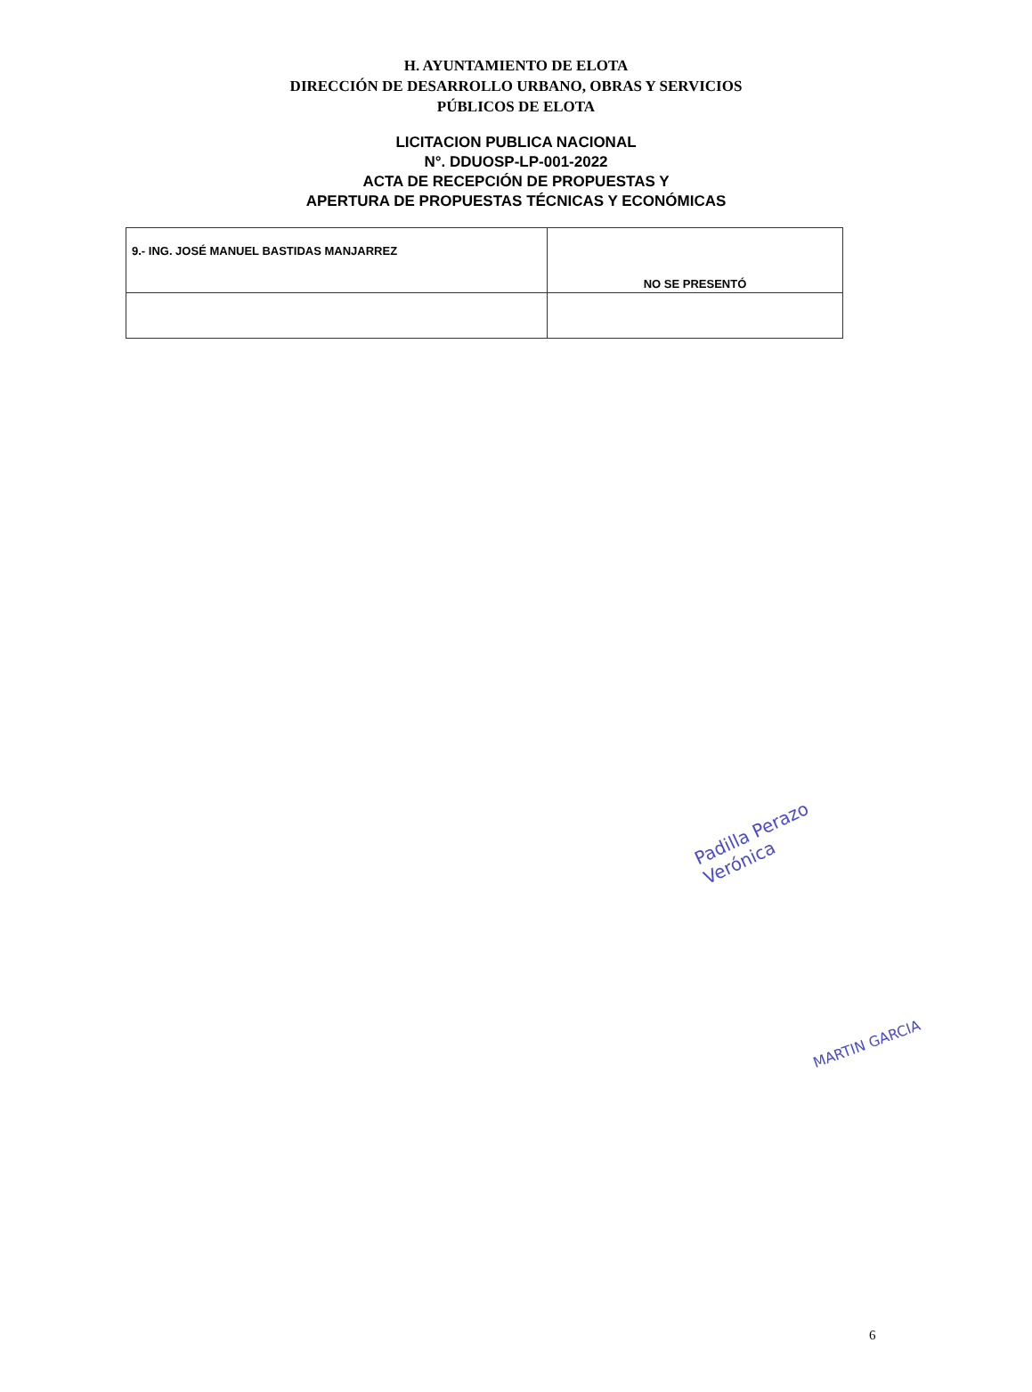H. AYUNTAMIENTO DE ELOTA
DIRECCIÓN DE DESARROLLO URBANO, OBRAS Y SERVICIOS
PÚBLICOS DE ELOTA
LICITACION PUBLICA NACIONAL
N°. DDUOSP-LP-001-2022
ACTA DE RECEPCIÓN DE PROPUESTAS Y
APERTURA DE PROPUESTAS TÉCNICAS Y ECONÓMICAS
| 9.- ING. JOSÉ MANUEL BASTIDAS MANJARREZ | NO SE PRESENTÓ |
Padilla Perazo
Verónica
MARTIN GARCIA
6